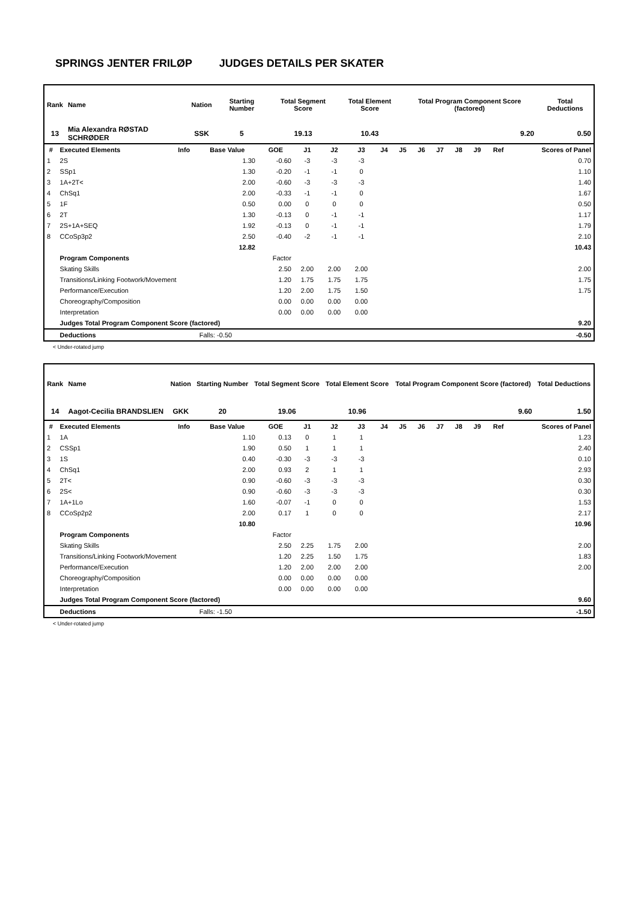SPRINGS JENTER FRILØP JUDGES DETAILS PER SKATER
| Rank | Name | Nation | Starting Number | Total Segment Score | Total Element Score | Total Program Component Score (factored) | Total Deductions |
| --- | --- | --- | --- | --- | --- | --- | --- |
| 13 | Mia Alexandra RØSTAD SCHRØDER | SSK | 5 | 19.13 | 10.43 | 9.20 | 0.50 |
| # | Executed Elements | Info | Base Value | GOE | J1 | J2 | J3 | J4 | J5 | J6 | J7 | J8 | J9 | Ref | Scores of Panel |
| --- | --- | --- | --- | --- | --- | --- | --- | --- | --- | --- | --- | --- | --- | --- | --- |
| 1 | 2S | | 1.30 | -0.60 | -3 | -3 | -3 | | | | | | | | 0.70 |
| 2 | SSp1 | | 1.30 | -0.20 | -1 | -1 | 0 | | | | | | | | 1.10 |
| 3 | 1A+2T< | | 2.00 | -0.60 | -3 | -3 | -3 | | | | | | | | 1.40 |
| 4 | ChSq1 | | 2.00 | -0.33 | -1 | -1 | 0 | | | | | | | | 1.67 |
| 5 | 1F | | 0.50 | 0.00 | 0 | 0 | 0 | | | | | | | | 0.50 |
| 6 | 2T | | 1.30 | -0.13 | 0 | -1 | -1 | | | | | | | | 1.17 |
| 7 | 2S+1A+SEQ | | 1.92 | -0.13 | 0 | -1 | -1 | | | | | | | | 1.79 |
| 8 | CCoSp3p2 | | 2.50 | -0.40 | -2 | -1 | -1 | | | | | | | | 2.10 |
| | | | 12.82 | | | | | | | | | | | | 10.43 |
| | Program Components | | | Factor | | | | | | | | | | | |
| | Skating Skills | | | 2.50 | 2.00 | 2.00 | 2.00 | | | | | | | | 2.00 |
| | Transitions/Linking Footwork/Movement | | | 1.20 | 1.75 | 1.75 | 1.75 | | | | | | | | 1.75 |
| | Performance/Execution | | | 1.20 | 2.00 | 1.75 | 1.50 | | | | | | | | 1.75 |
| | Choreography/Composition | | | 0.00 | 0.00 | 0.00 | 0.00 | | | | | | | | |
| | Interpretation | | | 0.00 | 0.00 | 0.00 | 0.00 | | | | | | | | |
| | Judges Total Program Component Score (factored) | | | | | | | | | | | | | | 9.20 |
| | Deductions | | Falls: -0.50 | | | | | | | | | | | | -0.50 |
< Under-rotated jump
| Rank | Name | Nation | Starting Number | Total Segment Score | Total Element Score | Total Program Component Score (factored) | Total Deductions |
| --- | --- | --- | --- | --- | --- | --- | --- |
| 14 | Aagot-Cecilia BRANDSLIEN | GKK | 20 | 19.06 | 10.96 | 9.60 | 1.50 |
| # | Executed Elements | Info | Base Value | GOE | J1 | J2 | J3 | J4 | J5 | J6 | J7 | J8 | J9 | Ref | Scores of Panel |
| --- | --- | --- | --- | --- | --- | --- | --- | --- | --- | --- | --- | --- | --- | --- | --- |
| 1 | 1A | | 1.10 | 0.13 | 0 | 1 | 1 | | | | | | | | 1.23 |
| 2 | CSSp1 | | 1.90 | 0.50 | 1 | 1 | 1 | | | | | | | | 2.40 |
| 3 | 1S | | 0.40 | -0.30 | -3 | -3 | -3 | | | | | | | | 0.10 |
| 4 | ChSq1 | | 2.00 | 0.93 | 2 | 1 | 1 | | | | | | | | 2.93 |
| 5 | 2T< | | 0.90 | -0.60 | -3 | -3 | -3 | | | | | | | | 0.30 |
| 6 | 2S< | | 0.90 | -0.60 | -3 | -3 | -3 | | | | | | | | 0.30 |
| 7 | 1A+1Lo | | 1.60 | -0.07 | -1 | 0 | 0 | | | | | | | | 1.53 |
| 8 | CCoSp2p2 | | 2.00 | 0.17 | 1 | 0 | 0 | | | | | | | | 2.17 |
| | | | 10.80 | | | | | | | | | | | | 10.96 |
| | Program Components | | | Factor | | | | | | | | | | | |
| | Skating Skills | | | 2.50 | 2.25 | 1.75 | 2.00 | | | | | | | | 2.00 |
| | Transitions/Linking Footwork/Movement | | | 1.20 | 2.25 | 1.50 | 1.75 | | | | | | | | 1.83 |
| | Performance/Execution | | | 1.20 | 2.00 | 2.00 | 2.00 | | | | | | | | 2.00 |
| | Choreography/Composition | | | 0.00 | 0.00 | 0.00 | 0.00 | | | | | | | | |
| | Interpretation | | | 0.00 | 0.00 | 0.00 | 0.00 | | | | | | | | |
| | Judges Total Program Component Score (factored) | | | | | | | | | | | | | | 9.60 |
| | Deductions | | Falls: -1.50 | | | | | | | | | | | | -1.50 |
< Under-rotated jump